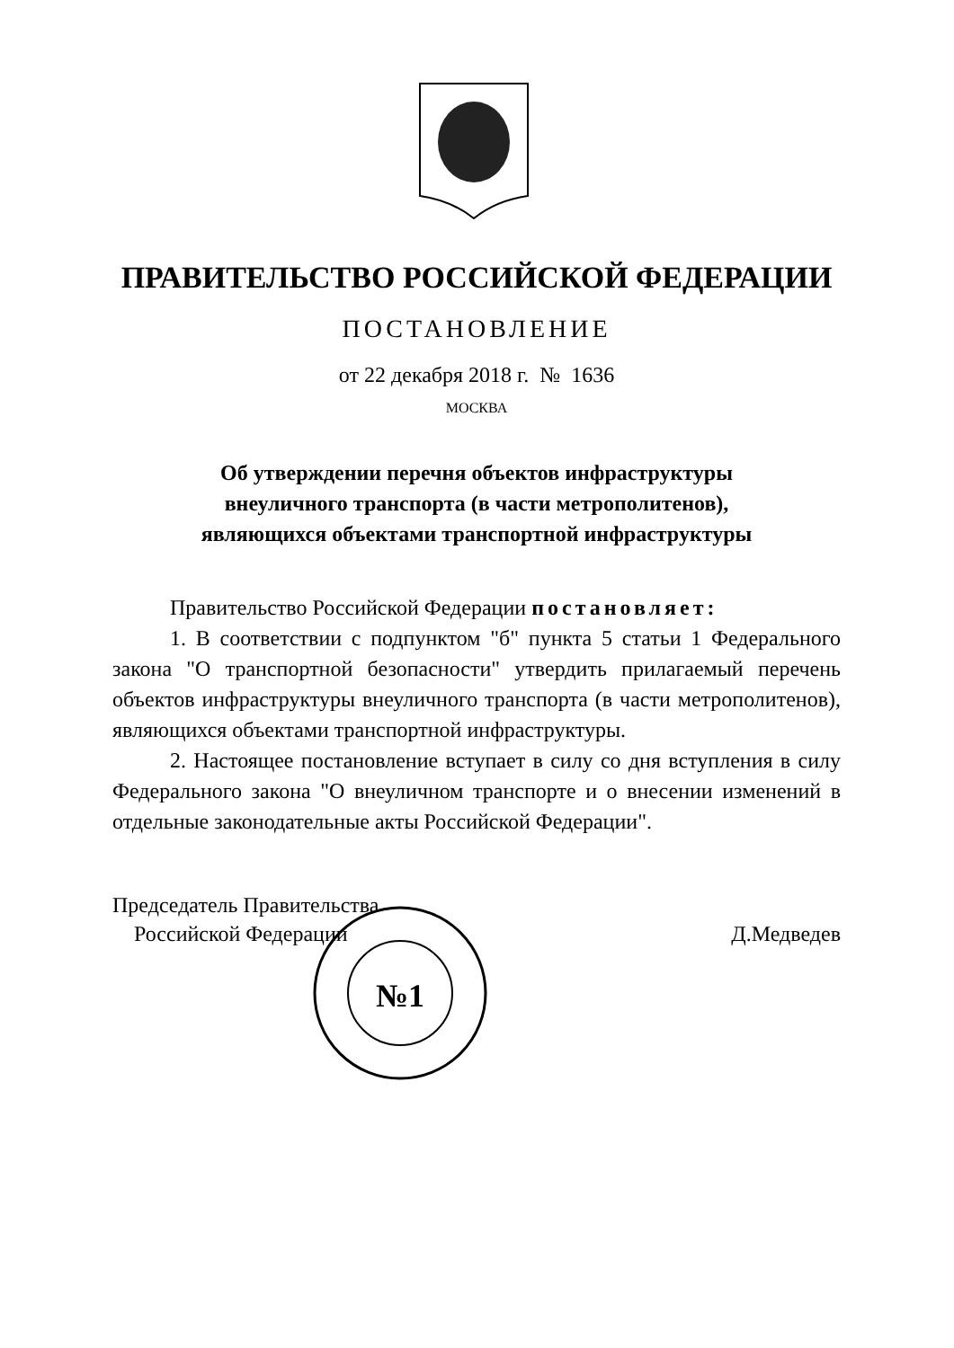ПРАВИТЕЛЬСТВО РОССИЙСКОЙ ФЕДЕРАЦИИ
ПОСТАНОВЛЕНИЕ
от 22 декабря 2018 г. № 1636
МОСКВА
Об утверждении перечня объектов инфраструктуры
внеуличного транспорта (в части метрополитенов),
являющихся объектами транспортной инфраструктуры
Правительство Российской Федерации постановляет:
1. В соответствии с подпунктом "б" пункта 5 статьи 1 Федерального закона "О транспортной безопасности" утвердить прилагаемый перечень объектов инфраструктуры внеуличного транспорта (в части метрополитенов), являющихся объектами транспортной инфраструктуры.
2. Настоящее постановление вступает в силу со дня вступления в силу Федерального закона "О внеуличном транспорте и о внесении изменений в отдельные законодательные акты Российской Федерации".
Председатель Правительства
Российской Федерации
Д.Медведев
№1